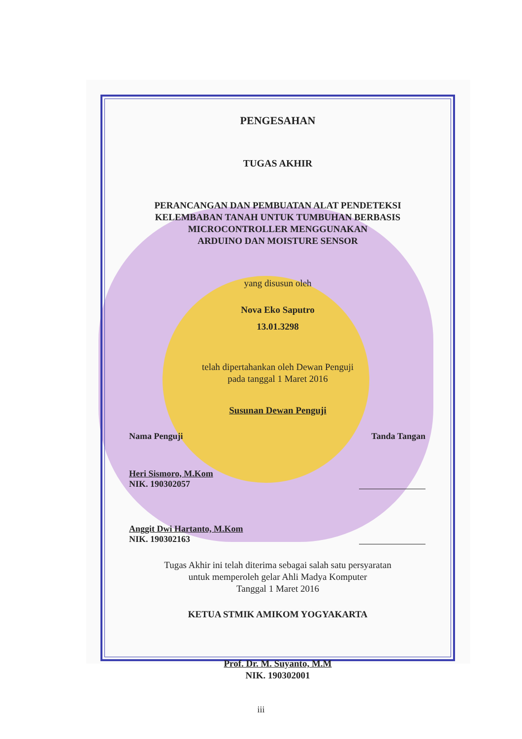PENGESAHAN
TUGAS AKHIR
PERANCANGAN DAN PEMBUATAN ALAT PENDETEKSI
KELEMBABAN TANAH UNTUK TUMBUHAN BERBASIS
MICROCONTROLLER MENGGUNAKAN
ARDUINO DAN MOISTURE SENSOR
yang disusun oleh
Nova Eko Saputro
13.01.3298
telah dipertahankan oleh Dewan Penguji
pada tanggal 1 Maret 2016
Susunan Dewan Penguji
Nama Penguji Tanda Tangan
Heri Sismoro, M.Kom
NIK. 190302057
Anggit Dwi Hartanto, M.Kom
NIK. 190302163
Tugas Akhir ini telah diterima sebagai salah satu persyaratan
untuk memperoleh gelar Ahli Madya Komputer
Tanggal 1 Maret 2016
KETUA STMIK AMIKOM YOGYAKARTA
Prof. Dr. M. Suyanto, M.M
NIK. 190302001
iii